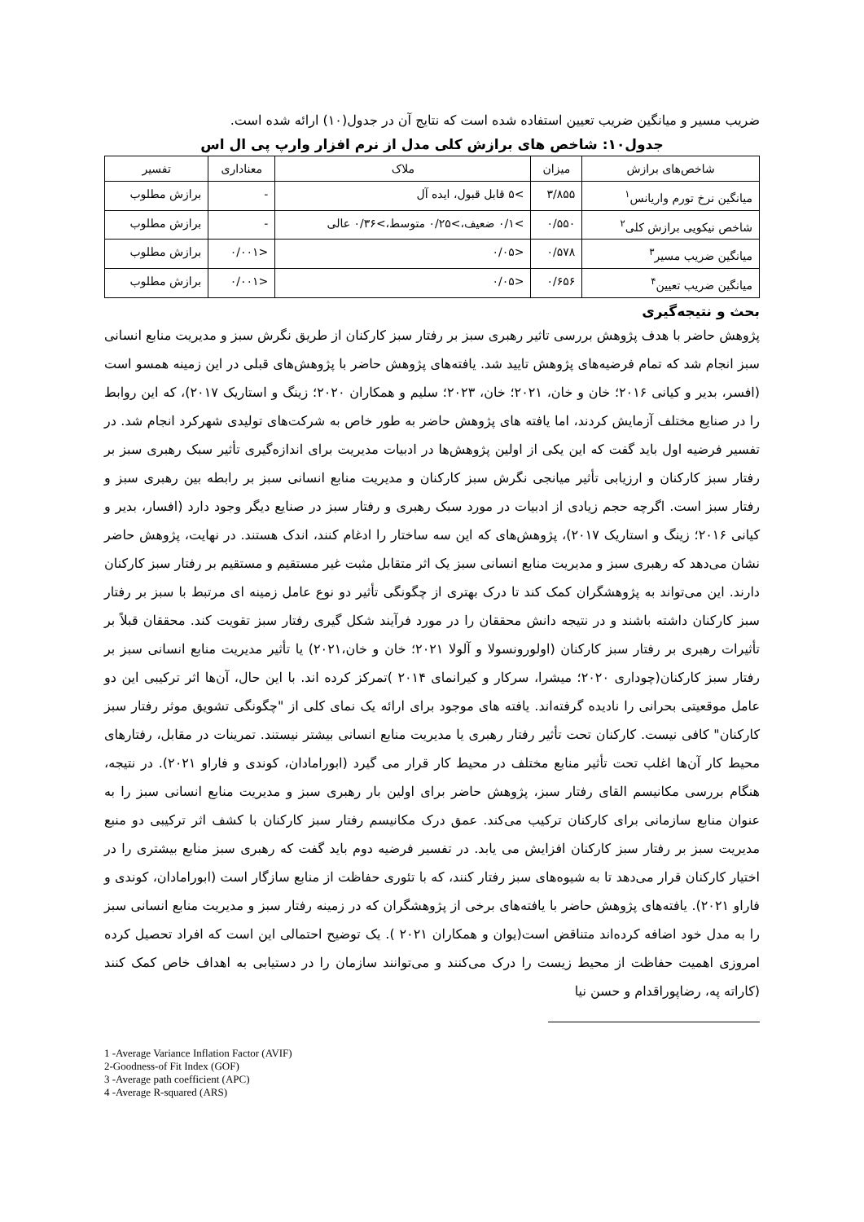ضریب مسیر و میانگین ضریب تعیین استفاده شده است که نتایج آن در جدول(۱۰) ارائه شده است.
جدول۱۰: شاخص های برازش کلی مدل از نرم افزار وارپ پی ال اس
| شاخص‌های برازش | میزان | ملاک | معناداری | تفسیر |
| --- | --- | --- | --- | --- |
| میانگین نرخ تورم واریانس<sup>۱</sup> | ۳/۸۵۵ | >۵ قابل قبول، ایده آل | - | برازش مطلوب |
| شاخص نیکویی برازش کلی<sup>۲</sup> | ۰/۵۵۰ | >۰/۱ ضعیف،>۰/۲۵ متوسط،>۰/۳۶ عالی | - | برازش مطلوب |
| میانگین ضریب مسیر<sup>۳</sup> | ۰/۵۷۸ | <۰/۰۵ | <۰/۰۰۱ | برازش مطلوب |
| میانگین ضریب تعیین<sup>۴</sup> | ۰/۶۵۶ | <۰/۰۵ | <۰/۰۰۱ | برازش مطلوب |
بحث و نتیجه‌گیری
پژوهش حاضر با هدف پژوهش بررسی تاثیر رهبری سبز بر رفتار سبز کارکنان از طریق نگرش سبز و مدیریت منابع انسانی سبز انجام شد که تمام فرضیه‌های پژوهش تایید شد. یافته‌های پژوهش حاضر با پژوهش‌های قبلی در این زمینه همسو است (افسر، بدیر و کیانی ۲۰۱۶؛ خان و خان، ۲۰۲۱؛ خان، ۲۰۲۳؛ سلیم و همکاران ۲۰۲۰؛ زینگ و استاریک ۲۰۱۷)، که این روابط را در صنایع مختلف آزمایش کردند، اما یافته های پژوهش حاضر به طور خاص به شرکت‌های تولیدی شهرکرد انجام شد. در تفسیر فرضیه اول باید گفت که این یکی از اولین پژوهش‌ها در ادبیات مدیریت برای اندازه‌گیری تأثیر سبک رهبری سبز بر رفتار سبز کارکنان و ارزیابی تأثیر میانجی نگرش سبز کارکنان و مدیریت منابع انسانی سبز بر رابطه بین رهبری سبز و رفتار سبز است. اگرچه حجم زیادی از ادبیات در مورد سبک رهبری و رفتار سبز در صنایع دیگر وجود دارد (افسار، بدیر و کیانی ۲۰۱۶؛ زینگ و استاریک ۲۰۱۷)، پژوهش‌های که این سه ساختار را ادغام کنند، اندک هستند. در نهایت، پژوهش حاضر نشان می‌دهد که رهبری سبز و مدیریت منابع انسانی سبز یک اثر متقابل مثبت غیر مستقیم و مستقیم بر رفتار سبز کارکنان دارند. این می‌تواند به پژوهشگران کمک کند تا درک بهتری از چگونگی تأثیر دو نوع عامل زمینه ای مرتبط با سبز بر رفتار سبز کارکنان داشته باشند و در نتیجه دانش محققان را در مورد فرآیند شکل گیری رفتار سبز تقویت کند. محققان قبلاً بر تأثیرات رهبری بر رفتار سبز کارکنان (اولورونسولا و آلولا ۲۰۲۱؛ خان و خان،۲۰۲۱) یا تأثیر مدیریت منابع انسانی سبز بر رفتار سبز کارکنان(چوداری ۲۰۲۰؛ میشرا، سرکار و کیرانمای ۲۰۱۴ )تمرکز کرده اند. با این حال، آن‌ها اثر ترکیبی این دو عامل موقعیتی بحرانی را نادیده گرفته‌اند. یافته های موجود برای ارائه یک نمای کلی از "چگونگی تشویق موثر رفتار سبز کارکنان" کافی نیست. کارکنان تحت تأثیر رفتار رهبری یا مدیریت منابع انسانی بیشتر نیستند. تمرینات در مقابل، رفتارهای محیط کار آن‌ها اغلب تحت تأثیر منابع مختلف در محیط کار قرار می گیرد (ابورامادان، کوندی و فاراو ۲۰۲۱). در نتیجه، هنگام بررسی مکانیسم القای رفتار سبز، پژوهش حاضر برای اولین بار رهبری سبز و مدیریت منابع انسانی سبز را به عنوان منابع سازمانی برای کارکنان ترکیب می‌کند. عمق درک مکانیسم رفتار سبز کارکنان با کشف اثر ترکیبی دو منبع مدیریت سبز بر رفتار سبز کارکنان افزایش می یابد. در تفسیر فرضیه دوم باید گفت که رهبری سبز منابع بیشتری را در اختیار کارکنان قرار می‌دهد تا به شیوه‌های سبز رفتار کنند، که با تئوری حفاظت از منابع سازگار است (ابورامادان، کوندی و فاراو ۲۰۲۱). یافته‌های پژوهش حاضر با یافته‌های برخی از پژوهشگران که در زمینه رفتار سبز و مدیریت منابع انسانی سبز را به مدل خود اضافه کرده‌اند متناقض است(یوان و همکاران ۲۰۲۱ ). یک توضیح احتمالی این است که افراد تحصیل کرده امروزی اهمیت حفاظت از محیط زیست را درک می‌کنند و می‌توانند سازمان را در دستیابی به اهداف خاص کمک کنند (کاراته په، رضاپوراقدام و حسن نیا
1 -Average Variance Inflation Factor (AVIF)
2-Goodness-of Fit Index (GOF)
3 -Average path coefficient (APC)
4 -Average R-squared (ARS)